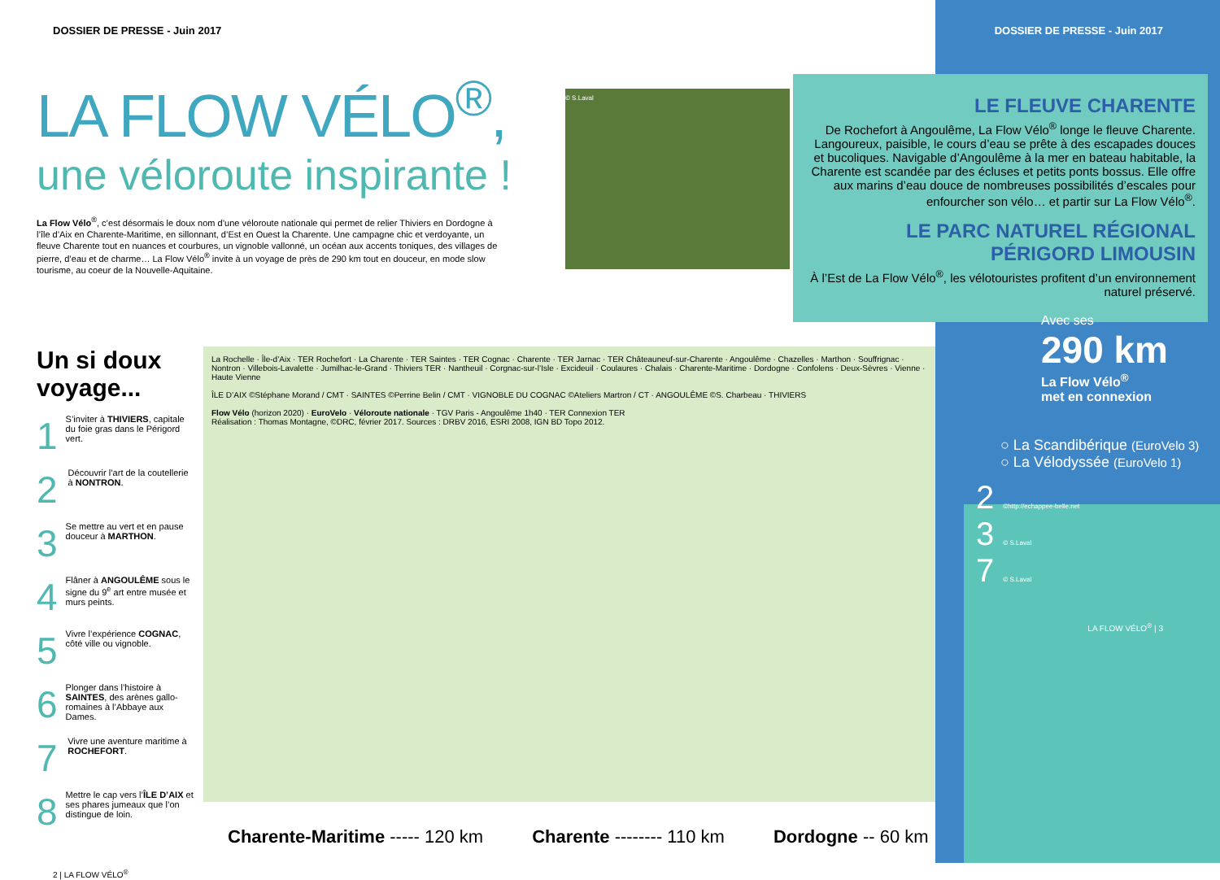DOSSIER DE PRESSE - Juin 2017
LA FLOW VÉLO<sup>®</sup>,
une véloroute inspirante !
La Flow Vélo<sup>®</sup>, c’est désormais le doux nom d’une véloroute nationale qui permet de relier Thiviers en Dordogne à l’île d’Aix en Charente-Maritime, en sillonnant, d’Est en Ouest la Charente. Une campagne chic et verdoyante, un fleuve Charente tout en nuances et courbures, un vignoble vallonné, un océan aux accents toniques, des villages de pierre, d’eau et de charme… La Flow Vélo<sup>®</sup> invite à un voyage de près de 290 km tout en douceur, en mode slow tourisme, au coeur de la Nouvelle-Aquitaine.
© S.Laval
LE FLEUVE CHARENTE
De Rochefort à Angoulême, La Flow Vélo<sup>®</sup> longe le fleuve Charente. Langoureux, paisible, le cours d’eau se prête à des escapades douces et bucoliques. Navigable d’Angoulême à la mer en bateau habitable, la Charente est scandée par des écluses et petits ponts bossus. Elle offre aux marins d’eau douce de nombreuses possibilités d’escales pour enfourcher son vélo… et partir sur La Flow Vélo<sup>®</sup>.
LE PARC NATUREL RÉGIONAL PÉRIGORD LIMOUSIN
À l’Est de La Flow Vélo<sup>®</sup>, les vélotouristes profitent d’un environnement naturel préservé.
Un si doux voyage...
1 S’inviter à THIVIERS, capitale du foie gras dans le Périgord vert.
2 Découvrir l’art de la coutellerie à NONTRON.
3 Se mettre au vert et en pause douceur à MARTHON.
4 Flâner à ANGOULÊME sous le signe du 9<sup>e</sup> art entre musée et murs peints.
5 Vivre l’expérience COGNAC, côté ville ou vignoble.
6 Plonger dans l’histoire à SAINTES, des arènes gallo-romaines à l’Abbaye aux Dames.
7 Vivre une aventure maritime à ROCHEFORT.
8 Mettre le cap vers l’ÎLE D’AIX et ses phares jumeaux que l’on distingue de loin.
La Rochelle · Île-d’Aix · TER Rochefort · La Charente · TER Saintes · TER Cognac · Charente · TER Jarnac · TER Châteauneuf-sur-Charente · Angoulême · Chazelles · Marthon · Souffrignac · Nontron · Villebois-Lavalette · Jumilhac-le-Grand · Thiviers TER · Nantheuil · Corgnac-sur-l’Isle · Excideuil · Coulaures · Chalais · Charente-Maritime · Dordogne · Confolens · Deux-Sèvres · Vienne · Haute Vienne
ÎLE D’AIX ©Stéphane Morand / CMT · SAINTES ©Perrine Belin / CMT · VIGNOBLE DU COGNAC ©Ateliers Martron / CT · ANGOULÊME ©S. Charbeau · THIVIERS
Flow Vélo (horizon 2020) · EuroVelo · Véloroute nationale · TGV Paris - Angoulême 1h40 · TER Connexion TER
Réalisation : Thomas Montagne, ©DRC, février 2017. Sources : DRBV 2016, ESRI 2008, IGN BD Topo 2012.
Charente-Maritime ----- 120 km Charente -------- 110 km Dordogne -- 60 km
2 | LA FLOW VÉLO<sup>®</sup>
DOSSIER DE PRESSE - Juin 2017
Avec ses
290 km
La Flow Vélo<sup>®</sup>
met en connexion
○ La Scandibérique (EuroVelo 3)
○ La Vélodyssée (EuroVelo 1)
2 ©http://echappee-belle.net
3 © S.Laval
7 © S.Laval
LA FLOW VÉLO<sup>®</sup> | 3